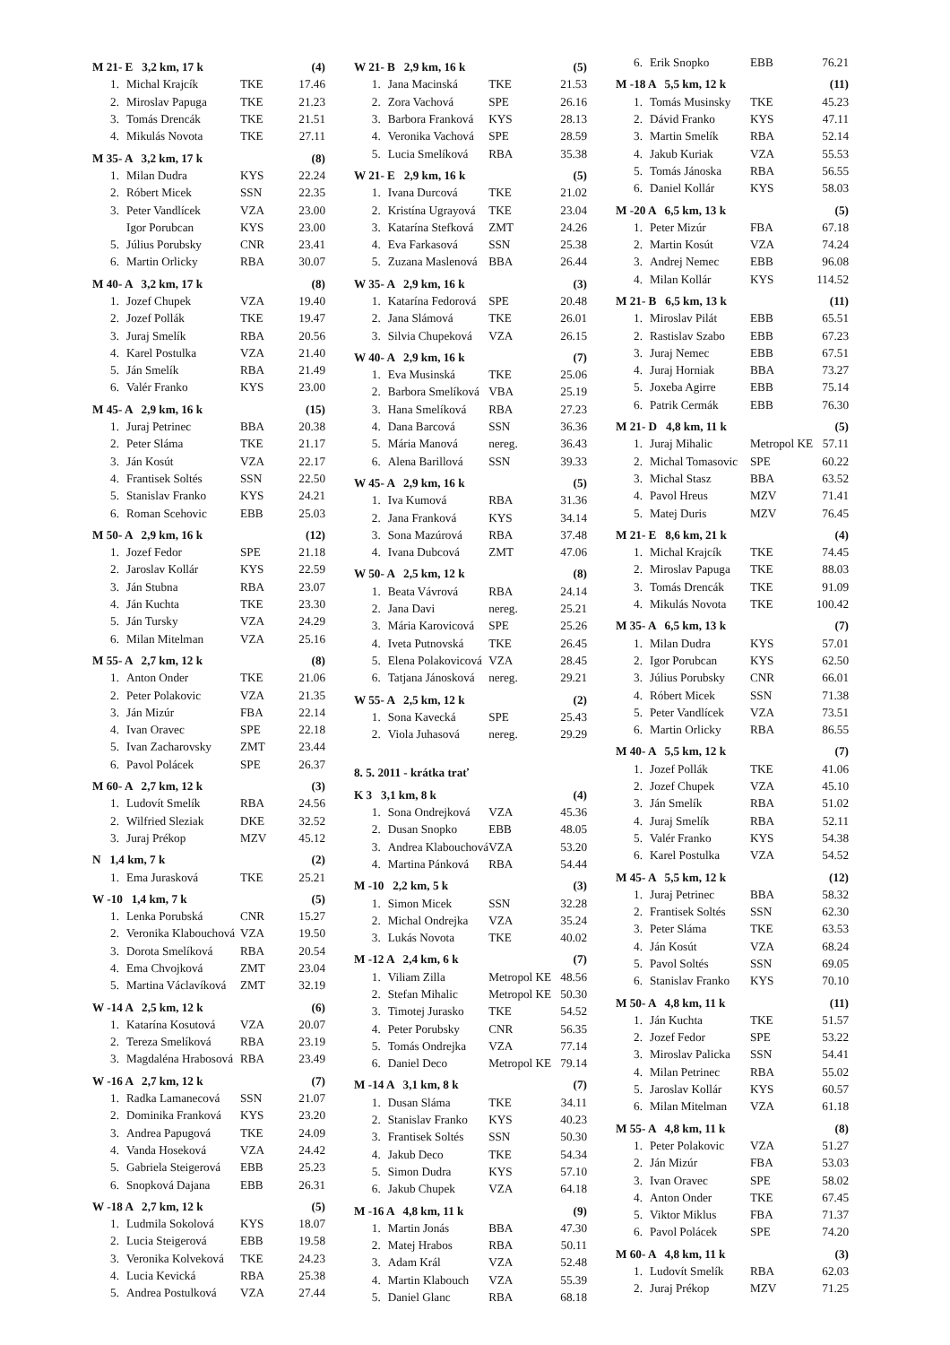| M 21- E 3,2 km, 17 k | | | (4) |
| 1. | Michal Krajcík | TKE | 17.46 |
| 2. | Miroslav Papuga | TKE | 21.23 |
| 3. | Tomás Drencák | TKE | 21.51 |
| 4. | Mikulás Novota | TKE | 27.11 |
| M 35- A 3,2 km, 17 k | | | (8) |
| 1. | Milan Dudra | KYS | 22.24 |
| 2. | Róbert Micek | SSN | 22.35 |
| 3. | Peter Vandlícek | VZA | 23.00 |
| | Igor Porubcan | KYS | 23.00 |
| 5. | Július Porubsky | CNR | 23.41 |
| 6. | Martin Orlicky | RBA | 30.07 |
| M 40- A 3,2 km, 17 k | | | (8) |
| 1. | Jozef Chupek | VZA | 19.40 |
| 2. | Jozef Pollák | TKE | 19.47 |
| 3. | Juraj Smelík | RBA | 20.56 |
| 4. | Karel Postulka | VZA | 21.40 |
| 5. | Ján Smelík | RBA | 21.49 |
| 6. | Valér Franko | KYS | 23.00 |
| M 45- A 2,9 km, 16 k | | | (15) |
| 1. | Juraj Petrinec | BBA | 20.38 |
| 2. | Peter Sláma | TKE | 21.17 |
| 3. | Ján Kosút | VZA | 22.17 |
| 4. | Frantisek Soltés | SSN | 22.50 |
| 5. | Stanislav Franko | KYS | 24.21 |
| 6. | Roman Scehovic | EBB | 25.03 |
| M 50- A 2,9 km, 16 k | | | (12) |
| 1. | Jozef Fedor | SPE | 21.18 |
| 2. | Jaroslav Kollár | KYS | 22.59 |
| 3. | Ján Stubna | RBA | 23.07 |
| 4. | Ján Kuchta | TKE | 23.30 |
| 5. | Ján Tursky | VZA | 24.29 |
| 6. | Milan Mitelman | VZA | 25.16 |
| M 55- A 2,7 km, 12 k | | | (8) |
| 1. | Anton Onder | TKE | 21.06 |
| 2. | Peter Polakovic | VZA | 21.35 |
| 3. | Ján Mizúr | FBA | 22.14 |
| 4. | Ivan Oravec | SPE | 22.18 |
| 5. | Ivan Zacharovsky | ZMT | 23.44 |
| 6. | Pavol Polácek | SPE | 26.37 |
| M 60- A 2,7 km, 12 k | | | (3) |
| 1. | Ludovít Smelík | RBA | 24.56 |
| 2. | Wilfried Sleziak | DKE | 32.52 |
| 3. | Juraj Prékop | MZV | 45.12 |
| N 1,4 km, 7 k | | | (2) |
| 1. | Ema Jurasková | TKE | 25.21 |
| W -10 1,4 km, 7 k | | | (5) |
| 1. | Lenka Porubská | CNR | 15.27 |
| 2. | Veronika Klabouchová | VZA | 19.50 |
| 3. | Dorota Smelíková | RBA | 20.54 |
| 4. | Ema Chvojková | ZMT | 23.04 |
| 5. | Martina Václavíková | ZMT | 32.19 |
| W -14 A 2,5 km, 12 k | | | (6) |
| 1. | Katarína Kosutová | VZA | 20.07 |
| 2. | Tereza Smelíková | RBA | 23.19 |
| 3. | Magdaléna Hrabosová | RBA | 23.49 |
| W -16 A 2,7 km, 12 k | | | (7) |
| 1. | Radka Lamanecová | SSN | 21.07 |
| 2. | Dominika Franková | KYS | 23.20 |
| 3. | Andrea Papugová | TKE | 24.09 |
| 4. | Vanda Hoseková | VZA | 24.42 |
| 5. | Gabriela Steigerová | EBB | 25.23 |
| 6. | Snopková Dajana | EBB | 26.31 |
| W -18 A 2,7 km, 12 k | | | (5) |
| 1. | Ludmila Sokolová | KYS | 18.07 |
| 2. | Lucia Steigerová | EBB | 19.58 |
| 3. | Veronika Kolveková | TKE | 24.23 |
| 4. | Lucia Kevická | RBA | 25.38 |
| 5. | Andrea Postulková | VZA | 27.44 |
| W 21- B 2,9 km, 16 k | | | (5) |
| 1. | Jana Macinská | TKE | 21.53 |
| 2. | Zora Vachová | SPE | 26.16 |
| 3. | Barbora Franková | KYS | 28.13 |
| 4. | Veronika Vachová | SPE | 28.59 |
| 5. | Lucia Smelíková | RBA | 35.38 |
| W 21- E 2,9 km, 16 k | | | (5) |
| 1. | Ivana Durcová | TKE | 21.02 |
| 2. | Kristína Ugrayová | TKE | 23.04 |
| 3. | Katarína Stefková | ZMT | 24.26 |
| 4. | Eva Farkasová | SSN | 25.38 |
| 5. | Zuzana Maslenová | BBA | 26.44 |
| W 35- A 2,9 km, 16 k | | | (3) |
| 1. | Katarína Fedorová | SPE | 20.48 |
| 2. | Jana Slámová | TKE | 26.01 |
| 3. | Silvia Chupeková | VZA | 26.15 |
| W 40- A 2,9 km, 16 k | | | (7) |
| 1. | Eva Musinská | TKE | 25.06 |
| 2. | Barbora Smelíková | VBA | 25.19 |
| 3. | Hana Smelíková | RBA | 27.23 |
| 4. | Dana Barcová | SSN | 36.36 |
| 5. | Mária Manová | nereg. | 36.43 |
| 6. | Alena Barillová | SSN | 39.33 |
| W 45- A 2,9 km, 16 k | | | (5) |
| 1. | Iva Kumová | RBA | 31.36 |
| 2. | Jana Franková | KYS | 34.14 |
| 3. | Sona Mazúrová | RBA | 37.48 |
| 4. | Ivana Dubcová | ZMT | 47.06 |
| W 50- A 2,5 km, 12 k | | | (8) |
| 1. | Beata Vávrová | RBA | 24.14 |
| 2. | Jana Davi | nereg. | 25.21 |
| 3. | Mária Karovicová | SPE | 25.26 |
| 4. | Iveta Putnovská | TKE | 26.45 |
| 5. | Elena Polakovicová | VZA | 28.45 |
| 6. | Tatjana Jánosková | nereg. | 29.21 |
| W 55- A 2,5 km, 12 k | | | (2) |
| 1. | Sona Kavecká | SPE | 25.43 |
| 2. | Viola Juhasová | nereg. | 29.29 |
| 8. 5. 2011 - krátka trať | | | |
| K 3 3,1 km, 8 k | | | (4) |
| 1. | Sona Ondrejková | VZA | 45.36 |
| 2. | Dusan Snopko | EBB | 48.05 |
| 3. | Andrea Klabouchová | VZA | 53.20 |
| 4. | Martina Pánková | RBA | 54.44 |
| M -10 2,2 km, 5 k | | | (3) |
| 1. | Simon Micek | SSN | 32.28 |
| 2. | Michal Ondrejka | VZA | 35.24 |
| 3. | Lukás Novota | TKE | 40.02 |
| M -12 A 2,4 km, 6 k | | | (7) |
| 1. | Viliam Zilla | Metropol KE | 48.56 |
| 2. | Stefan Mihalic | Metropol KE | 50.30 |
| 3. | Timotej Jurasko | TKE | 54.52 |
| 4. | Peter Porubsky | CNR | 56.35 |
| 5. | Tomás Ondrejka | VZA | 77.14 |
| 6. | Daniel Deco | Metropol KE | 79.14 |
| M -14 A 3,1 km, 8 k | | | (7) |
| 1. | Dusan Sláma | TKE | 34.11 |
| 2. | Stanislav Franko | KYS | 40.23 |
| 3. | Frantisek Soltés | SSN | 50.30 |
| 4. | Jakub Deco | TKE | 54.34 |
| 5. | Simon Dudra | KYS | 57.10 |
| 6. | Jakub Chupek | VZA | 64.18 |
| M -16 A 4,8 km, 11 k | | | (9) |
| 1. | Martin Jonás | BBA | 47.30 |
| 2. | Matej Hrabos | RBA | 50.11 |
| 3. | Adam Král | VZA | 52.48 |
| 4. | Martin Klabouch | VZA | 55.39 |
| 5. | Daniel Glanc | RBA | 68.18 |
| 6. | Erik Snopko | EBB | 76.21 |
| M -18 A 5,5 km, 12 k | | | (11) |
| 1. | Tomás Musinsky | TKE | 45.23 |
| 2. | Dávid Franko | KYS | 47.11 |
| 3. | Martin Smelík | RBA | 52.14 |
| 4. | Jakub Kuriak | VZA | 55.53 |
| 5. | Tomás Jánoska | RBA | 56.55 |
| 6. | Daniel Kollár | KYS | 58.03 |
| M -20 A 6,5 km, 13 k | | | (5) |
| 1. | Peter Mizúr | FBA | 67.18 |
| 2. | Martin Kosút | VZA | 74.24 |
| 3. | Andrej Nemec | EBB | 96.08 |
| 4. | Milan Kollár | KYS | 114.52 |
| M 21- B 6,5 km, 13 k | | | (11) |
| 1. | Miroslav Pilát | EBB | 65.51 |
| 2. | Rastislav Szabo | EBB | 67.23 |
| 3. | Juraj Nemec | EBB | 67.51 |
| 4. | Juraj Horniak | BBA | 73.27 |
| 5. | Joxeba Agirre | EBB | 75.14 |
| 6. | Patrik Cermák | EBB | 76.30 |
| M 21- D 4,8 km, 11 k | | | (5) |
| 1. | Juraj Mihalic | Metropol KE | 57.11 |
| 2. | Michal Tomasovic | SPE | 60.22 |
| 3. | Michal Stasz | BBA | 63.52 |
| 4. | Pavol Hreus | MZV | 71.41 |
| 5. | Matej Duris | MZV | 76.45 |
| M 21- E 8,6 km, 21 k | | | (4) |
| 1. | Michal Krajcík | TKE | 74.45 |
| 2. | Miroslav Papuga | TKE | 88.03 |
| 3. | Tomás Drencák | TKE | 91.09 |
| 4. | Mikulás Novota | TKE | 100.42 |
| M 35- A 6,5 km, 13 k | | | (7) |
| 1. | Milan Dudra | KYS | 57.01 |
| 2. | Igor Porubcan | KYS | 62.50 |
| 3. | Július Porubsky | CNR | 66.01 |
| 4. | Róbert Micek | SSN | 71.38 |
| 5. | Peter Vandlícek | VZA | 73.51 |
| 6. | Martin Orlicky | RBA | 86.55 |
| M 40- A 5,5 km, 12 k | | | (7) |
| 1. | Jozef Pollák | TKE | 41.06 |
| 2. | Jozef Chupek | VZA | 45.10 |
| 3. | Ján Smelík | RBA | 51.02 |
| 4. | Juraj Smelík | RBA | 52.11 |
| 5. | Valér Franko | KYS | 54.38 |
| 6. | Karel Postulka | VZA | 54.52 |
| M 45- A 5,5 km, 12 k | | | (12) |
| 1. | Juraj Petrinec | BBA | 58.32 |
| 2. | Frantisek Soltés | SSN | 62.30 |
| 3. | Peter Sláma | TKE | 63.53 |
| 4. | Ján Kosút | VZA | 68.24 |
| 5. | Pavol Soltés | SSN | 69.05 |
| 6. | Stanislav Franko | KYS | 70.10 |
| M 50- A 4,8 km, 11 k | | | (11) |
| 1. | Ján Kuchta | TKE | 51.57 |
| 2. | Jozef Fedor | SPE | 53.22 |
| 3. | Miroslav Palicka | SSN | 54.41 |
| 4. | Milan Petrinec | RBA | 55.02 |
| 5. | Jaroslav Kollár | KYS | 60.57 |
| 6. | Milan Mitelman | VZA | 61.18 |
| M 55- A 4,8 km, 11 k | | | (8) |
| 1. | Peter Polakovic | VZA | 51.27 |
| 2. | Ján Mizúr | FBA | 53.03 |
| 3. | Ivan Oravec | SPE | 58.02 |
| 4. | Anton Onder | TKE | 67.45 |
| 5. | Viktor Miklus | FBA | 71.37 |
| 6. | Pavol Polácek | SPE | 74.20 |
| M 60- A 4,8 km, 11 k | | | (3) |
| 1. | Ludovít Smelík | RBA | 62.03 |
| 2. | Juraj Prékop | MZV | 71.25 |